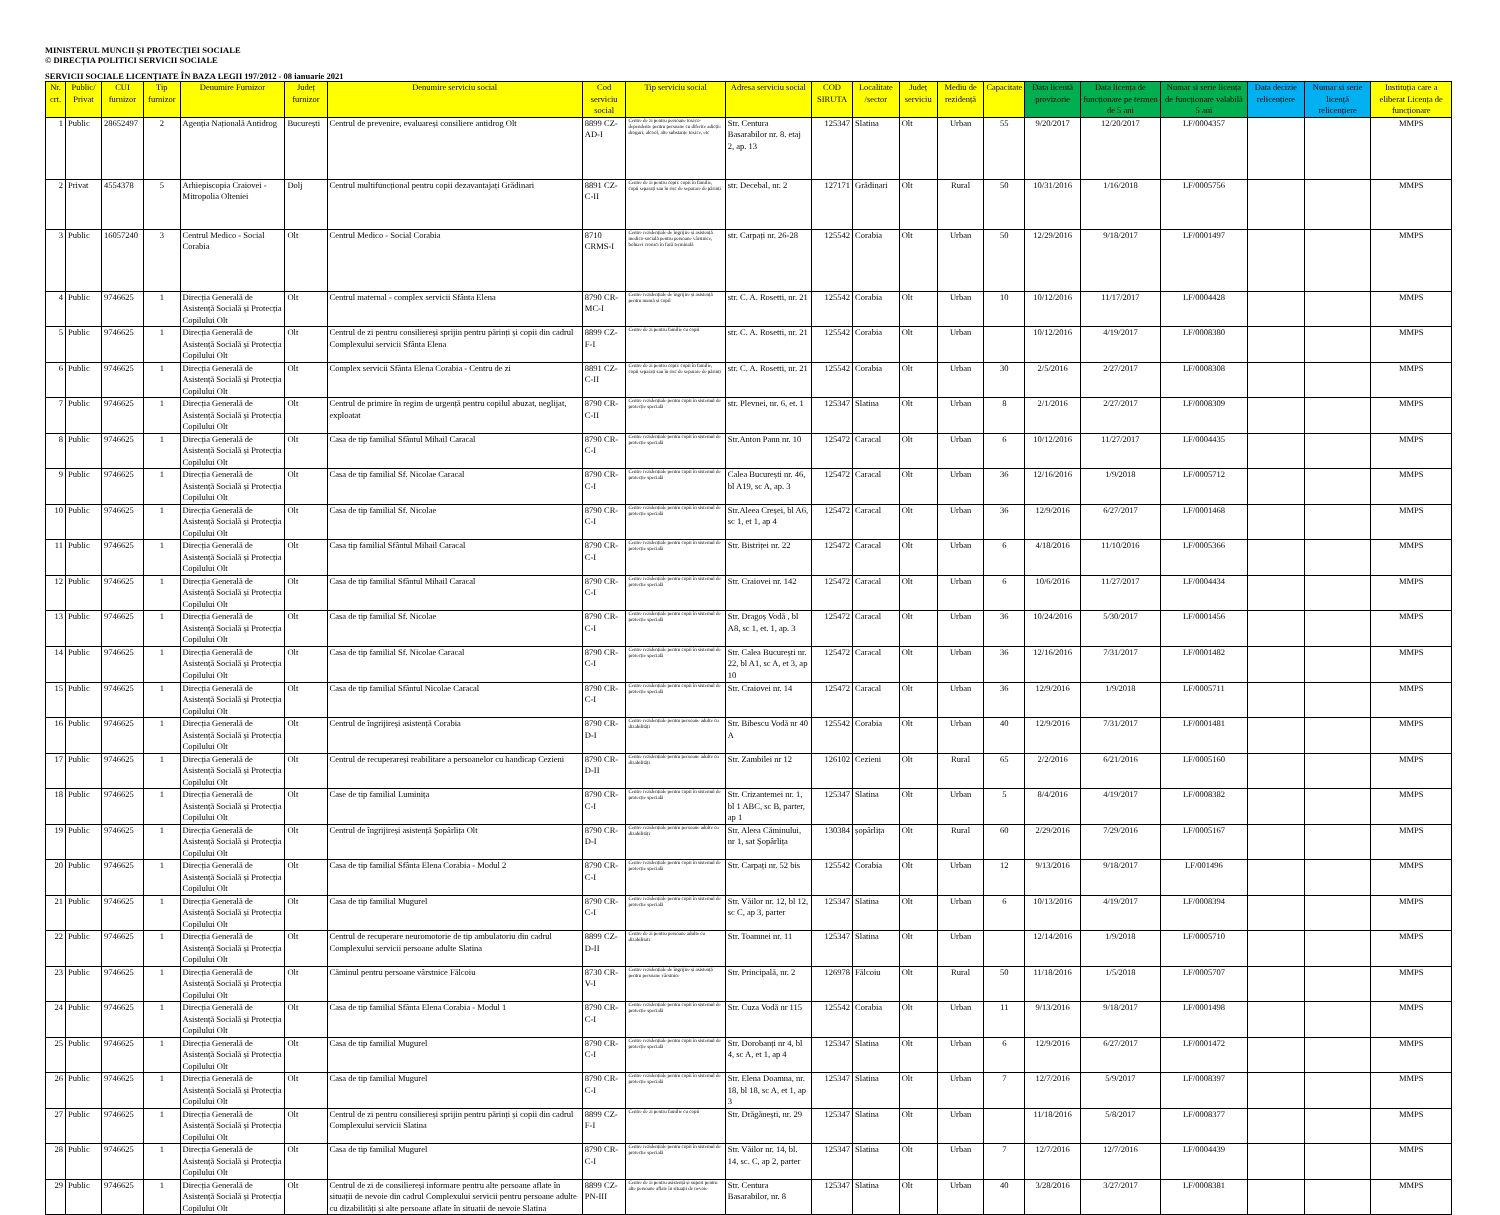MINISTERUL MUNCII ȘI PROTECȚIEI SOCIALE
© DIRECȚIA POLITICI SERVICII SOCIALE
SERVICII SOCIALE LICENȚIATE ÎN BAZA LEGII 197/2012 - 08 ianuarie 2021
| Nr. crt. | Public/ Privat | CUI furnizor | Tip furnizor | Denumire Furnizor | Județ furnizor | Denumire serviciu social | Cod serviciu social | Tip serviciu social | Adresa serviciu social | COD SIRUTA | Localitate /sector | Județ serviciu | Mediu de rezidență | Capacitate | Data licentă provizorie | Data licența de funcționare pe termen de 5 ani | Numar si serie licența de funcționare valabilă 5 ani | Data decizie relicențiere | Numar si serie licență relicențiere | Instituția care a eliberat Licența de funcționare |
| --- | --- | --- | --- | --- | --- | --- | --- | --- | --- | --- | --- | --- | --- | --- | --- | --- | --- | --- | --- | --- |
| 1 | Public | 28652497 | 2 | Agenția Națională Antidrog | București | Centrul de prevenire, evaluareși consiliere antidrog Olt | 8899 CZ-AD-I | Centre de zi pentru persoane toxico-dependente pentru persoane cu diferite adicții: droguri, alcool, alte substanțe toxice, etc | Str. Centura Basarabilor nr. 8. etaj 2, ap. 13 | 125347 | Slatina | Olt | Urban | 55 | 9/20/2017 | 12/20/2017 | LF/0004357 | | | MMPS |
| 2 | Privat | 4554378 | 5 | Arhiepiscopia Craiovei - Mitropolia Olteniei | Dolj | Centrul multifuncțional pentru copii dezavantajați Grădinari | 8891 CZ-C-II | Centre de zi pentru copii: copii în familie, copii separați sau în risc de separare de părinți | str. Decebal, nr. 2 | 127171 | Grădinari | Olt | Rural | 50 | 10/31/2016 | 1/16/2018 | LF/0005756 | | | MMPS |
| 3 | Public | 16057240 | 3 | Centrul Medico - Social Corabia | Olt | Centrul Medico - Social Corabia | 8710 CRMS-I | Centre rezidențiale de îngrijire și asistență medico-socială pentru persoane vârstnice, bolnavi cronici în fază terminală | str. Carpați nr. 26-28 | 125542 | Corabia | Olt | Urban | 50 | 12/29/2016 | 9/18/2017 | LF/0001497 | | | MMPS |
| 4 | Public | 9746625 | 1 | Direcția Generală de Asistență Socială și Protecția Copilului Olt | Olt | Centrul maternal - complex servicii Sfânta Elena | 8790 CR-MC-I | Centre rezidențiale de îngrijire și asistență pentru mamă și copil | str. C. A. Rosetti, nr. 21 | 125542 | Corabia | Olt | Urban | 10 | 10/12/2016 | 11/17/2017 | LF/0004428 | | | MMPS |
| 5 | Public | 9746625 | 1 | Direcția Generală de Asistență Socială și Protecția Copilului Olt | Olt | Centrul de zi pentru consiliereși sprijin pentru părinți și copii din cadrul Complexului servicii Sfânta Elena | 8899 CZ-F-I | Centre de zi pentru familie cu copii | str. C. A. Rosetti, nr. 21 | 125542 | Corabia | Olt | Urban | | 10/12/2016 | 4/19/2017 | LF/0008380 | | | MMPS |
| 6 | Public | 9746625 | 1 | Direcția Generală de Asistență Socială și Protecția Copilului Olt | Olt | Complex servicii Sfânta Elena Corabia - Centru de zi | 8891 CZ-C-II | Centre de zi pentru copii: copii în familie, copii separați sau în risc de separare de părinți | str. C. A. Rosetti, nr. 21 | 125542 | Corabia | Olt | Urban | 30 | 2/5/2016 | 2/27/2017 | LF/0008308 | | | MMPS |
| 7 | Public | 9746625 | 1 | Direcția Generală de Asistență Socială și Protecția Copilului Olt | Olt | Centrul de primire în regim de urgență pentru copilul abuzat, neglijat, exploatat | 8790 CR-C-II | Centre rezidențiale pentru copii în sistemul de protecție specială | str. Plevnei, nr. 6, et. 1 | 125347 | Slatina | Olt | Urban | 8 | 2/1/2016 | 2/27/2017 | LF/0008309 | | | MMPS |
| 8 | Public | 9746625 | 1 | Direcția Generală de Asistență Socială și Protecția Copilului Olt | Olt | Casa de tip familial Sfântul Mihail Caracal | 8790 CR-C-I | Centre rezidențiale pentru copii în sistemul de protecție specială | Str.Anton Pann nr. 10 | 125472 | Caracal | Olt | Urban | 6 | 10/12/2016 | 11/27/2017 | LF/0004435 | | | MMPS |
| 9 | Public | 9746625 | 1 | Direcția Generală de Asistență Socială și Protecția Copilului Olt | Olt | Casa de tip familial Sf. Nicolae Caracal | 8790 CR-C-I | Centre rezidențiale pentru copii în sistemul de protecție specială | Calea București nr. 46, bl A19, sc A, ap. 3 | 125472 | Caracal | Olt | Urban | 36 | 12/16/2016 | 1/9/2018 | LF/0005712 | | | MMPS |
| 10 | Public | 9746625 | 1 | Direcția Generală de Asistență Socială și Protecția Copilului Olt | Olt | Casa de tip familial Sf. Nicolae | 8790 CR-C-I | Centre rezidențiale pentru copii în sistemul de protecție specială | Str.Aleea Creșei, bl A6, sc 1, et 1, ap 4 | 125472 | Caracal | Olt | Urban | 36 | 12/9/2016 | 6/27/2017 | LF/0001468 | | | MMPS |
| 11 | Public | 9746625 | 1 | Direcția Generală de Asistență Socială și Protecția Copilului Olt | Olt | Casa tip familial Sfântul Mihail Caracal | 8790 CR-C-I | Centre rezidențiale pentru copii în sistemul de protecție specială | Str. Bistriței nr. 22 | 125472 | Caracal | Olt | Urban | 6 | 4/18/2016 | 11/10/2016 | LF/0005366 | | | MMPS |
| 12 | Public | 9746625 | 1 | Direcția Generală de Asistență Socială și Protecția Copilului Olt | Olt | Casa de tip familial Sfântul Mihail Caracal | 8790 CR-C-I | Centre rezidențiale pentru copii în sistemul de protecție specială | Str. Craiovei nr. 142 | 125472 | Caracal | Olt | Urban | 6 | 10/6/2016 | 11/27/2017 | LF/0004434 | | | MMPS |
| 13 | Public | 9746625 | 1 | Direcția Generală de Asistență Socială și Protecția Copilului Olt | Olt | Casa de tip familial Sf. Nicolae | 8790 CR-C-I | Centre rezidențiale pentru copii în sistemul de protecție specială | Str. Dragoș Vodă , bl A8, sc 1, et. 1, ap. 3 | 125472 | Caracal | Olt | Urban | 36 | 10/24/2016 | 5/30/2017 | LF/0001456 | | | MMPS |
| 14 | Public | 9746625 | 1 | Direcția Generală de Asistență Socială și Protecția Copilului Olt | Olt | Casa de tip familial Sf. Nicolae Caracal | 8790 CR-C-I | Centre rezidențiale pentru copii în sistemul de protecție specială | Str. Calea București nr. 22, bl A1, sc A, et 3, ap 10 | 125472 | Caracal | Olt | Urban | 36 | 12/16/2016 | 7/31/2017 | LF/0001482 | | | MMPS |
| 15 | Public | 9746625 | 1 | Direcția Generală de Asistență Socială și Protecția Copilului Olt | Olt | Casa de tip familial Sfântul Nicolae Caracal | 8790 CR-C-I | Centre rezidențiale pentru copii în sistemul de protecție specială | Str. Craiovei nr. 14 | 125472 | Caracal | Olt | Urban | 36 | 12/9/2016 | 1/9/2018 | LF/0005711 | | | MMPS |
| 16 | Public | 9746625 | 1 | Direcția Generală de Asistență Socială și Protecția Copilului Olt | Olt | Centrul de îngrijireși asistență Corabia | 8790 CR-D-I | Centre rezidențiale pentru persoane adulte cu dizabilități | Str. Bibescu Vodă nr 40 A | 125542 | Corabia | Olt | Urban | 40 | 12/9/2016 | 7/31/2017 | LF/0001481 | | | MMPS |
| 17 | Public | 9746625 | 1 | Direcția Generală de Asistență Socială și Protecția Copilului Olt | Olt | Centrul de recuperareși reabilitare a persoanelor cu handicap Cezieni | 8790 CR-D-II | Centre rezidențiale pentru persoane adulte cu dizabilități | Str. Zambilei nr 12 | 126102 | Cezieni | Olt | Rural | 65 | 2/2/2016 | 6/21/2016 | LF/0005160 | | | MMPS |
| 18 | Public | 9746625 | 1 | Direcția Generală de Asistență Socială și Protecția Copilului Olt | Olt | Case de tip familial Luminița | 8790 CR-C-I | Centre rezidențiale pentru copii în sistemul de protecție specială | Str. Crizantemei nr. 1, bl 1 ABC, sc B, parter, ap 1 | 125347 | Slatina | Olt | Urban | 5 | 8/4/2016 | 4/19/2017 | LF/0008382 | | | MMPS |
| 19 | Public | 9746625 | 1 | Direcția Generală de Asistență Socială și Protecția Copilului Olt | Olt | Centrul de îngrijireși asistență Șopârlița Olt | 8790 CR-D-I | Centre rezidențiale pentru persoane adulte cu dizabilități | Str. Aleea Căminului, nr 1, sat Șopârlița | 130384 | șopârlița | Olt | Rural | 60 | 2/29/2016 | 7/29/2016 | LF/0005167 | | | MMPS |
| 20 | Public | 9746625 | 1 | Direcția Generală de Asistență Socială și Protecția Copilului Olt | Olt | Casa de tip familial Sfânta Elena Corabia - Modul 2 | 8790 CR-C-I | Centre rezidențiale pentru copii în sistemul de protecție specială | Str. Carpați nr. 52 bis | 125542 | Corabia | Olt | Urban | 12 | 9/13/2016 | 9/18/2017 | LF/001496 | | | MMPS |
| 21 | Public | 9746625 | 1 | Direcția Generală de Asistență Socială și Protecția Copilului Olt | Olt | Casa de tip familial Mugurel | 8790 CR-C-I | Centre rezidențiale pentru copii în sistemul de protecție specială | Str. Văilor nr. 12, bl 12, sc C, ap 3, parter | 125347 | Slatina | Olt | Urban | 6 | 10/13/2016 | 4/19/2017 | LF/0008394 | | | MMPS |
| 22 | Public | 9746625 | 1 | Direcția Generală de Asistență Socială și Protecția Copilului Olt | Olt | Centrul de recuperare neuromotorie de tip ambulatoriu din cadrul Complexului servicii persoane adulte Slatina | 8899 CZ-D-II | Centre de zi pentru persoane adulte cu dizabilitati | Str. Toamnei nr. 11 | 125347 | Slatina | Olt | Urban | | 12/14/2016 | 1/9/2018 | LF/0005710 | | | MMPS |
| 23 | Public | 9746625 | 1 | Direcția Generală de Asistență Socială și Protecția Copilului Olt | Olt | Căminul pentru persoane vârstnice Fălcoiu | 8730 CR-V-I | Centre rezidențiale de îngrijire și asistență pentru persoane vârstnice | Str. Principală, nr. 2 | 126978 | Fălcoiu | Olt | Rural | 50 | 11/18/2016 | 1/5/2018 | LF/0005707 | | | MMPS |
| 24 | Public | 9746625 | 1 | Direcția Generală de Asistență Socială și Protecția Copilului Olt | Olt | Casa de tip familial Sfânta Elena Corabia - Modul 1 | 8790 CR-C-I | Centre rezidențiale pentru copii în sistemul de protecție specială | Str. Cuza Vodă nr 115 | 125542 | Corabia | Olt | Urban | 11 | 9/13/2016 | 9/18/2017 | LF/0001498 | | | MMPS |
| 25 | Public | 9746625 | 1 | Direcția Generală de Asistență Socială și Protecția Copilului Olt | Olt | Casa de tip familial Mugurel | 8790 CR-C-I | Centre rezidențiale pentru copii în sistemul de protecție specială | Str. Dorobanți nr 4, bl 4, sc A, et 1, ap 4 | 125347 | Slatina | Olt | Urban | 6 | 12/9/2016 | 6/27/2017 | LF/0001472 | | | MMPS |
| 26 | Public | 9746625 | 1 | Direcția Generală de Asistență Socială și Protecția Copilului Olt | Olt | Casa de tip familial Mugurel | 8790 CR-C-I | Centre rezidențiale pentru copii în sistemul de protecție specială | Str. Elena Doamna, nr. 18, bl 18, sc A, et 1, ap 3 | 125347 | Slatina | Olt | Urban | 7 | 12/7/2016 | 5/9/2017 | LF/0008397 | | | MMPS |
| 27 | Public | 9746625 | 1 | Direcția Generală de Asistență Socială și Protecția Copilului Olt | Olt | Centrul de zi pentru consiliereși sprijin pentru părinți și copii din cadrul Complexului servicii Slatina | 8899 CZ-F-I | Centre de zi pentru familie cu copii | Str. Drăgănești, nr. 29 | 125347 | Slatina | Olt | Urban | | 11/18/2016 | 5/8/2017 | LF/0008377 | | | MMPS |
| 28 | Public | 9746625 | 1 | Direcția Generală de Asistență Socială și Protecția Copilului Olt | Olt | Casa de tip familial Mugurel | 8790 CR-C-I | Centre rezidențiale pentru copii în sistemul de protecție specială | Str. Văilor nr. 14, bl. 14, sc. C, ap 2, parter | 125347 | Slatina | Olt | Urban | 7 | 12/7/2016 | 12/7/2016 | LF/0004439 | | | MMPS |
| 29 | Public | 9746625 | 1 | Direcția Generală de Asistență Socială și Protecția Copilului Olt | Olt | Centrul de zi de consiliereși informare pentru alte persoane aflate în situații de nevoie din cadrul Complexului servicii pentru persoane adulte cu dizabilități și alte persoane aflate în situatii de nevoie Slatina | 8899 CZ-PN-III | Centre de zi pentru asistență și suport pentru alte persoane aflate în situații de nevoie | Str. Centura Basarabilor, nr. 8 | 125347 | Slatina | Olt | Urban | 40 | 3/28/2016 | 3/27/2017 | LF/0008381 | | | MMPS |